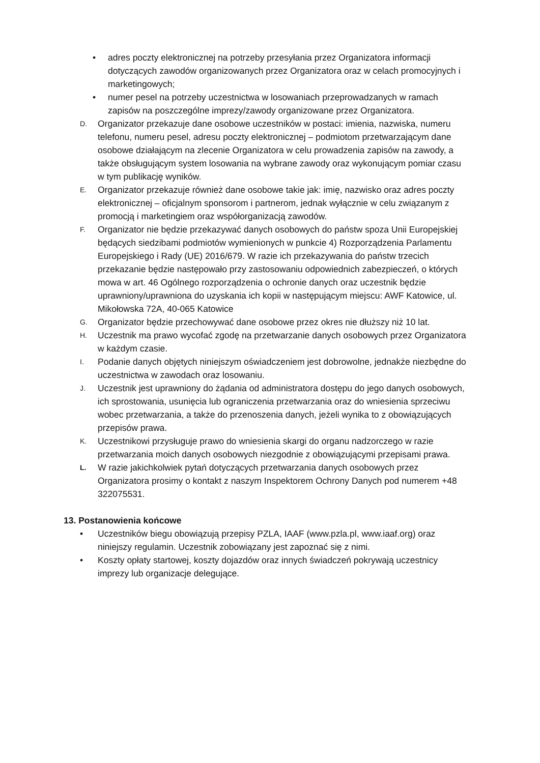• adres poczty elektronicznej na potrzeby przesyłania przez Organizatora informacji dotyczących zawodów organizowanych przez Organizatora oraz w celach promocyjnych i marketingowych;
• numer pesel na potrzeby uczestnictwa w losowaniach przeprowadzanych w ramach zapisów na poszczególne imprezy/zawody organizowane przez Organizatora.
D. Organizator przekazuje dane osobowe uczestników w postaci: imienia, nazwiska, numeru telefonu, numeru pesel, adresu poczty elektronicznej – podmiotom przetwarzającym dane osobowe działającym na zlecenie Organizatora w celu prowadzenia zapisów na zawody, a także obsługującym system losowania na wybrane zawody oraz wykonującym pomiar czasu w tym publikację wyników.
E. Organizator przekazuje również dane osobowe takie jak: imię, nazwisko oraz adres poczty elektronicznej – oficjalnym sponsorom i partnerom, jednak wyłącznie w celu związanym z promocją i marketingiem oraz współorganizacją zawodów.
F. Organizator nie będzie przekazywać danych osobowych do państw spoza Unii Europejskiej będących siedzibami podmiotów wymienionych w punkcie 4) Rozporządzenia Parlamentu Europejskiego i Rady (UE) 2016/679. W razie ich przekazywania do państw trzecich przekazanie będzie następowało przy zastosowaniu odpowiednich zabezpieczeń, o których mowa w art. 46 Ogólnego rozporządzenia o ochronie danych oraz uczestnik będzie uprawniony/uprawniona do uzyskania ich kopii w następującym miejscu: AWF Katowice, ul. Mikołowska 72A, 40-065 Katowice
G. Organizator będzie przechowywać dane osobowe przez okres nie dłuższy niż 10 lat.
H. Uczestnik ma prawo wycofać zgodę na przetwarzanie danych osobowych przez Organizatora w każdym czasie.
I. Podanie danych objętych niniejszym oświadczeniem jest dobrowolne, jednakże niezbędne do uczestnictwa w zawodach oraz losowaniu.
J. Uczestnik jest uprawniony do żądania od administratora dostępu do jego danych osobowych, ich sprostowania, usunięcia lub ograniczenia przetwarzania oraz do wniesienia sprzeciwu wobec przetwarzania, a także do przenoszenia danych, jeżeli wynika to z obowiązujących przepisów prawa.
K. Uczestnikowi przysługuje prawo do wniesienia skargi do organu nadzorczego w razie przetwarzania moich danych osobowych niezgodnie z obowiązującymi przepisami prawa.
L. W razie jakichkolwiek pytań dotyczących przetwarzania danych osobowych przez Organizatora prosimy o kontakt z naszym Inspektorem Ochrony Danych pod numerem +48 322075531.
13. Postanowienia końcowe
• Uczestników biegu obowiązują przepisy PZLA, IAAF (www.pzla.pl, www.iaaf.org) oraz niniejszy regulamin. Uczestnik zobowiązany jest zapoznać się z nimi.
• Koszty opłaty startowej, koszty dojazdów oraz innych świadczeń pokrywają uczestnicy imprezy lub organizacje delegujące.